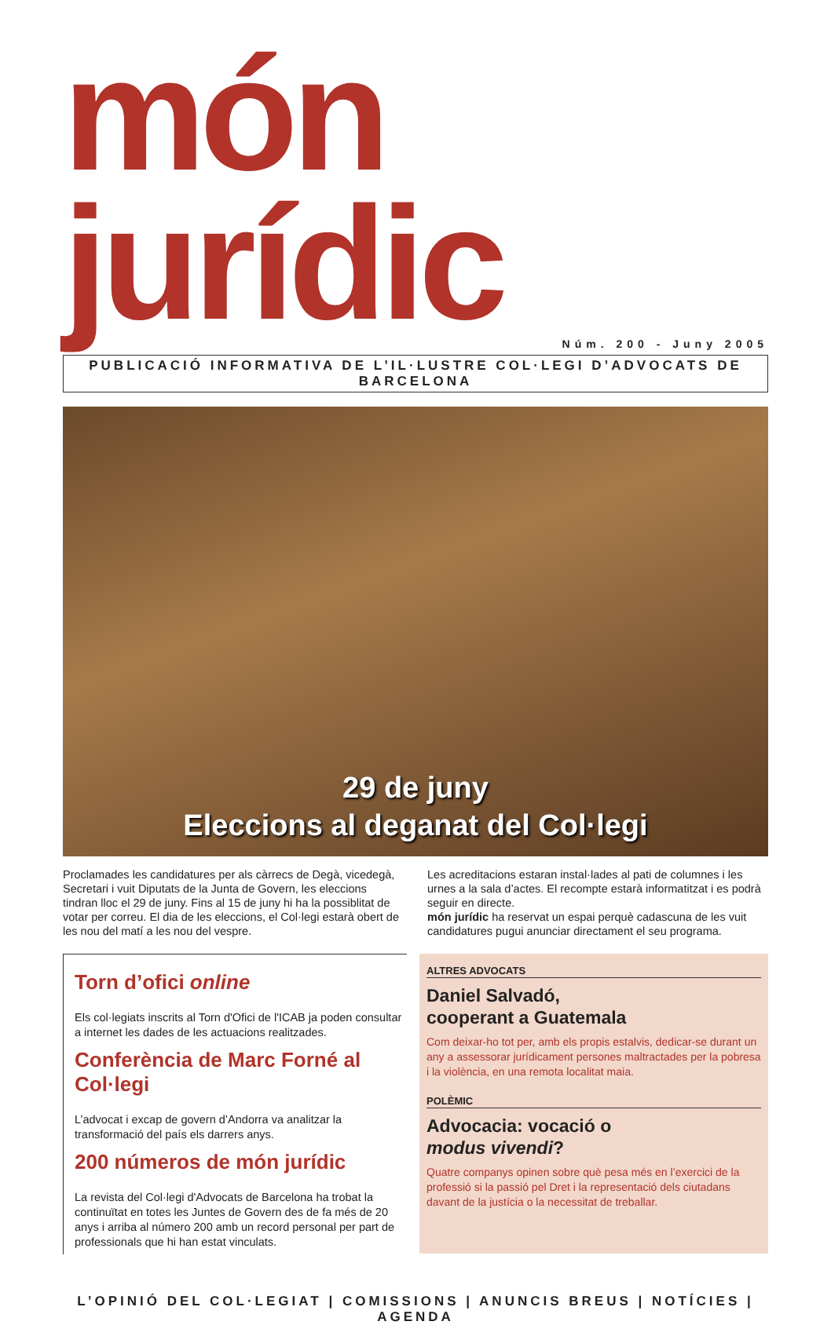món jurídic
Núm. 200 - Juny 2005
PUBLICACIÓ INFORMATIVA DE L’IL·LUSTRE COL·LEGI D’ADVOCATS DE BARCELONA
29 de juny
Eleccions al deganat del Col·legi
Proclamades les candidatures per als càrrecs de Degà, vicedegà, Secretari i vuit Diputats de la Junta de Govern, les eleccions tindran lloc el 29 de juny. Fins al 15 de juny hi ha la possiblitat de votar per correu. El dia de les eleccions, el Col·legi estarà obert de les nou del matí a les nou del vespre.
Les acreditacions estaran instal·lades al pati de columnes i les urnes a la sala d’actes. El recompte estarà informatitzat i es podrà seguir en directe.
món jurídic ha reservat un espai perquè cadascuna de les vuit candidatures pugui anunciar directament el seu programa.
Torn d’ofici online
Els col·legiats inscrits al Torn d'Ofici de l'ICAB ja poden consultar a internet les dades de les actuacions realitzades.
Conferència de Marc Forné al Col·legi
L’advocat i excap de govern d’Andorra va analitzar la transformació del país els darrers anys.
200 números de món jurídic
La revista del Col·legi d'Advocats de Barcelona ha trobat la continuïtat en totes les Juntes de Govern des de fa més de 20 anys i arriba al número 200 amb un record personal per part de professionals que hi han estat vinculats.
ALTRES ADVOCATS
Daniel Salvadó,
cooperant a Guatemala
Com deixar-ho tot per, amb els propis estalvis, dedicar-se durant un any a assessorar jurídicament persones maltractades per la pobresa i la violència, en una remota localitat maia.
POLÈMIC
Advocacia: vocació o
modus vivendi?
Quatre companys opinen sobre què pesa més en l’exercici de la professió si la passió pel Dret i la representació dels ciutadans davant de la justícia o la necessitat de treballar.
L’OPINIÓ DEL COL·LEGIAT | COMISSIONS | ANUNCIS BREUS | NOTÍCIES | AGENDA